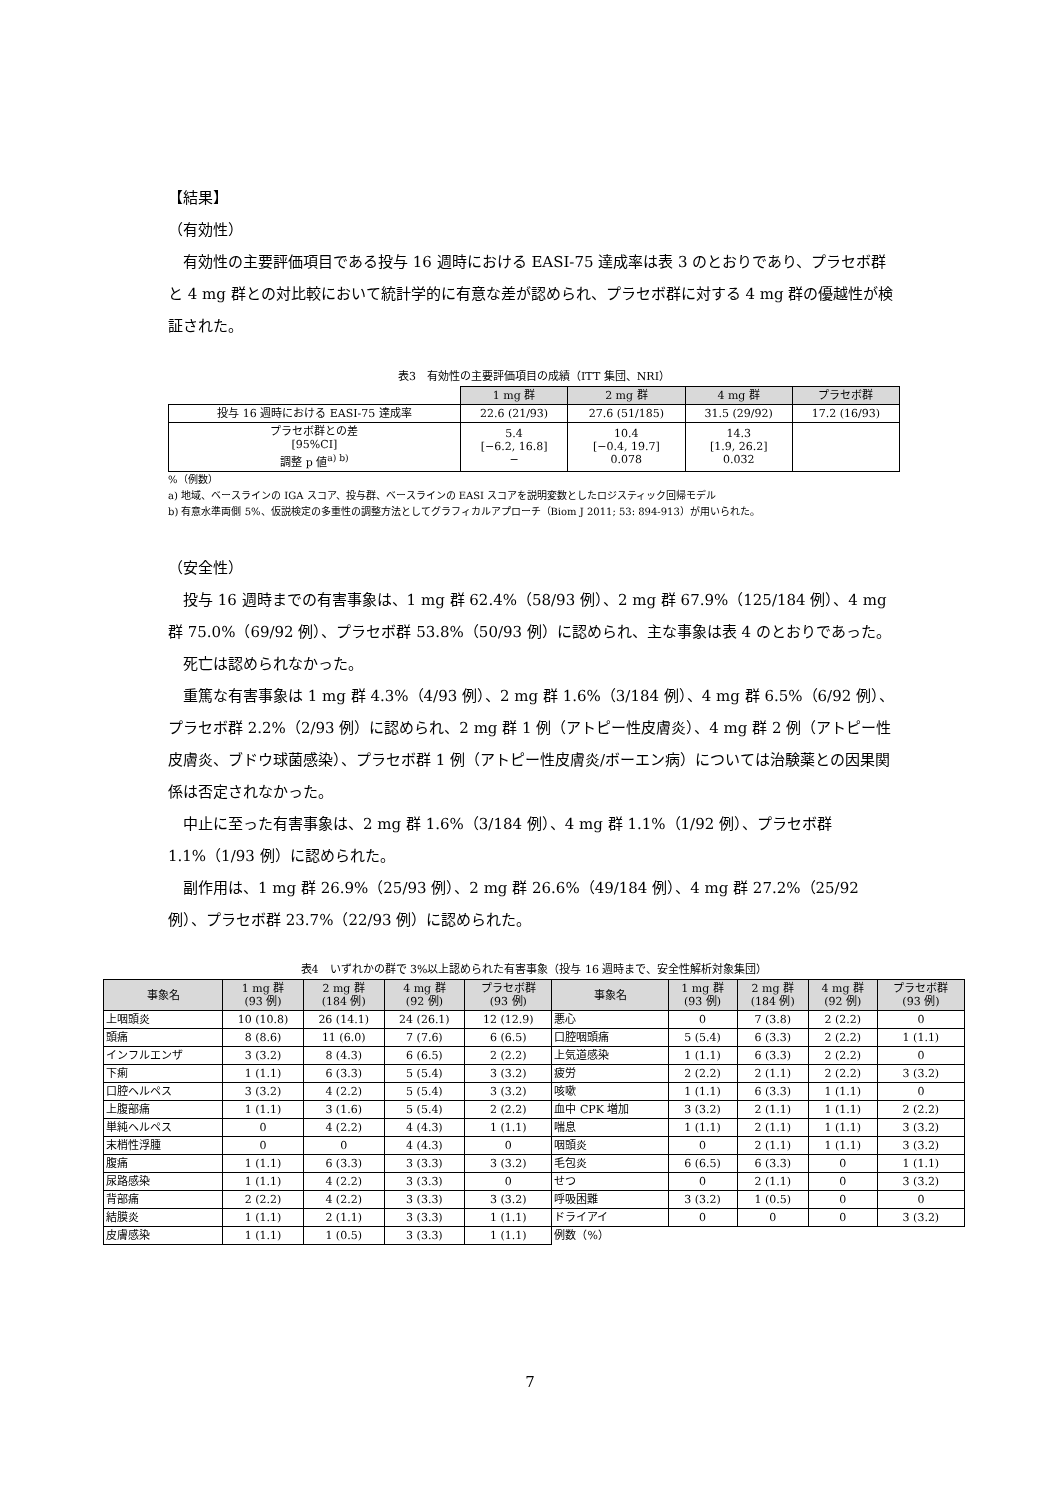【結果】
（有効性）
有効性の主要評価項目である投与 16 週時における EASI-75 達成率は表 3 のとおりであり、プラセボ群と 4 mg 群との対比較において統計学的に有意な差が認められ、プラセボ群に対する 4 mg 群の優越性が検証された。
表3　有効性の主要評価項目の成績（ITT 集団、NRI）
| | 1 mg 群 | 2 mg 群 | 4 mg 群 | プラセボ群 |
| 投与 16 週時における EASI-75 達成率 | 22.6 (21/93) | 27.6 (51/185) | 31.5 (29/92) | 17.2 (16/93) |
| プラセボ群との差 [95%CI] 調整 p 値<sup>a) b)</sup> | 5.4 [−6.2, 16.8] − | 10.4 [−0.4, 19.7] 0.078 | 14.3 [1.9, 26.2] 0.032 | |
%（例数）
a) 地域、ベースラインの IGA スコア、投与群、ベースラインの EASI スコアを説明変数としたロジスティック回帰モデル
b) 有意水準両側 5%、仮説検定の多重性の調整方法としてグラフィカルアプローチ（Biom J 2011; 53: 894-913）が用いられた。
（安全性）
投与 16 週時までの有害事象は、1 mg 群 62.4%（58/93 例）、2 mg 群 67.9%（125/184 例）、4 mg 群 75.0%（69/92 例）、プラセボ群 53.8%（50/93 例）に認められ、主な事象は表 4 のとおりであった。
死亡は認められなかった。
重篤な有害事象は 1 mg 群 4.3%（4/93 例）、2 mg 群 1.6%（3/184 例）、4 mg 群 6.5%（6/92 例）、プラセボ群 2.2%（2/93 例）に認められ、2 mg 群 1 例（アトピー性皮膚炎）、4 mg 群 2 例（アトピー性皮膚炎、ブドウ球菌感染）、プラセボ群 1 例（アトピー性皮膚炎/ボーエン病）については治験薬との因果関係は否定されなかった。
中止に至った有害事象は、2 mg 群 1.6%（3/184 例）、4 mg 群 1.1%（1/92 例）、プラセボ群 1.1%（1/93 例）に認められた。
副作用は、1 mg 群 26.9%（25/93 例）、2 mg 群 26.6%（49/184 例）、4 mg 群 27.2%（25/92 例）、プラセボ群 23.7%（22/93 例）に認められた。
表4　いずれかの群で 3%以上認められた有害事象（投与 16 週時まで、安全性解析対象集団）
| 事象名 | 1 mg 群 (93 例) | 2 mg 群 (184 例) | 4 mg 群 (92 例) | プラセボ群 (93 例) | 事象名 | 1 mg 群 (93 例) | 2 mg 群 (184 例) | 4 mg 群 (92 例) | プラセボ群 (93 例) |
| --- | --- | --- | --- | --- | --- | --- | --- | --- | --- |
| 上咽頭炎 | 10 (10.8) | 26 (14.1) | 24 (26.1) | 12 (12.9) | 悪心 | 0 | 7 (3.8) | 2 (2.2) | 0 |
| 頭痛 | 8 (8.6) | 11 (6.0) | 7 (7.6) | 6 (6.5) | 口腔咽頭痛 | 5 (5.4) | 6 (3.3) | 2 (2.2) | 1 (1.1) |
| インフルエンザ | 3 (3.2) | 8 (4.3) | 6 (6.5) | 2 (2.2) | 上気道感染 | 1 (1.1) | 6 (3.3) | 2 (2.2) | 0 |
| 下痢 | 1 (1.1) | 6 (3.3) | 5 (5.4) | 3 (3.2) | 疲労 | 2 (2.2) | 2 (1.1) | 2 (2.2) | 3 (3.2) |
| 口腔ヘルペス | 3 (3.2) | 4 (2.2) | 5 (5.4) | 3 (3.2) | 咳嗽 | 1 (1.1) | 6 (3.3) | 1 (1.1) | 0 |
| 上腹部痛 | 1 (1.1) | 3 (1.6) | 5 (5.4) | 2 (2.2) | 血中 CPK 増加 | 3 (3.2) | 2 (1.1) | 1 (1.1) | 2 (2.2) |
| 単純ヘルペス | 0 | 4 (2.2) | 4 (4.3) | 1 (1.1) | 喘息 | 1 (1.1) | 2 (1.1) | 1 (1.1) | 3 (3.2) |
| 末梢性浮腫 | 0 | 0 | 4 (4.3) | 0 | 咽頭炎 | 0 | 2 (1.1) | 1 (1.1) | 3 (3.2) |
| 腹痛 | 1 (1.1) | 6 (3.3) | 3 (3.3) | 3 (3.2) | 毛包炎 | 6 (6.5) | 6 (3.3) | 0 | 1 (1.1) |
| 尿路感染 | 1 (1.1) | 4 (2.2) | 3 (3.3) | 0 | せつ | 0 | 2 (1.1) | 0 | 3 (3.2) |
| 背部痛 | 2 (2.2) | 4 (2.2) | 3 (3.3) | 3 (3.2) | 呼吸困難 | 3 (3.2) | 1 (0.5) | 0 | 0 |
| 結膜炎 | 1 (1.1) | 2 (1.1) | 3 (3.3) | 1 (1.1) | ドライアイ | 0 | 0 | 0 | 3 (3.2) |
| 皮膚感染 | 1 (1.1) | 1 (0.5) | 3 (3.3) | 1 (1.1) | 例数（%） | | | | |
7